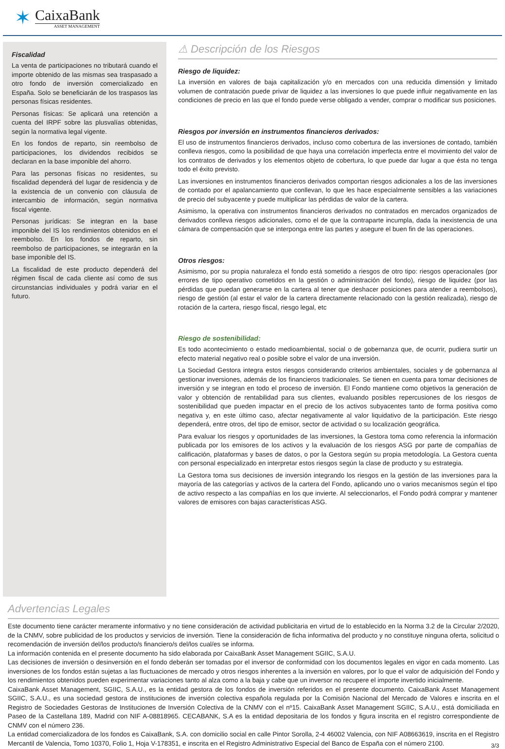✶
CaixaBank
ASSET MANAGEMENT
Fiscalidad
La venta de participaciones no tributará cuando el importe obtenido de las mismas sea traspasado a otro fondo de inversión comercializado en España. Solo se beneficiarán de los traspasos las personas físicas residentes.
Personas físicas: Se aplicará una retención a cuenta del IRPF sobre las plusvalías obtenidas, según la normativa legal vigente.
En los fondos de reparto, sin reembolso de participaciones, los dividendos recibidos se declaran en la base imponible del ahorro.
Para las personas físicas no residentes, su fiscalidad dependerá del lugar de residencia y de la existencia de un convenio con cláusula de intercambio de información, según normativa fiscal vigente.
Personas jurídicas: Se integran en la base imponible del IS los rendimientos obtenidos en el reembolso. En los fondos de reparto, sin reembolso de participaciones, se integrarán en la base imponible del IS.
La fiscalidad de este producto dependerá del régimen fiscal de cada cliente así como de sus circunstancias individuales y podrá variar en el futuro.
⚠ Descripción de los Riesgos
Riesgo de liquidez:
La inversión en valores de baja capitalización y/o en mercados con una reducida dimensión y limitado volumen de contratación puede privar de liquidez a las inversiones lo que puede influir negativamente en las condiciones de precio en las que el fondo puede verse obligado a vender, comprar o modificar sus posiciones.
Riesgos por inversión en instrumentos financieros derivados:
El uso de instrumentos financieros derivados, incluso como cobertura de las inversiones de contado, también conlleva riesgos, como la posibilidad de que haya una correlación imperfecta entre el movimiento del valor de los contratos de derivados y los elementos objeto de cobertura, lo que puede dar lugar a que ésta no tenga todo el éxito previsto.
Las inversiones en instrumentos financieros derivados comportan riesgos adicionales a los de las inversiones de contado por el apalancamiento que conllevan, lo que les hace especialmente sensibles a las variaciones de precio del subyacente y puede multiplicar las pérdidas de valor de la cartera.
Asimismo, la operativa con instrumentos financieros derivados no contratados en mercados organizados de derivados conlleva riesgos adicionales, como el de que la contraparte incumpla, dada la inexistencia de una cámara de compensación que se interponga entre las partes y asegure el buen fin de las operaciones.
Otros riesgos:
Asimismo, por su propia naturaleza el fondo está sometido a riesgos de otro tipo: riesgos operacionales (por errores de tipo operativo cometidos en la gestión o administración del fondo), riesgo de liquidez (por las pérdidas que puedan generarse en la cartera al tener que deshacer posiciones para atender a reembolsos), riesgo de gestión (al estar el valor de la cartera directamente relacionado con la gestión realizada), riesgo de rotación de la cartera, riesgo fiscal, riesgo legal, etc
Riesgo de sostenibilidad:
Es todo acontecimiento o estado medioambiental, social o de gobernanza que, de ocurrir, pudiera surtir un efecto material negativo real o posible sobre el valor de una inversión.
La Sociedad Gestora integra estos riesgos considerando criterios ambientales, sociales y de gobernanza al gestionar inversiones, además de los financieros tradicionales. Se tienen en cuenta para tomar decisiones de inversión y se integran en todo el proceso de inversión. El Fondo mantiene como objetivos la generación de valor y obtención de rentabilidad para sus clientes, evaluando posibles repercusiones de los riesgos de sostenibilidad que pueden impactar en el precio de los activos subyacentes tanto de forma positiva como negativa y, en este último caso, afectar negativamente al valor liquidativo de la participación. Este riesgo dependerá, entre otros, del tipo de emisor, sector de actividad o su localización geográfica.
Para evaluar los riesgos y oportunidades de las inversiones, la Gestora toma como referencia la información publicada por los emisores de los activos y la evaluación de los riesgos ASG por parte de compañías de calificación, plataformas y bases de datos, o por la Gestora según su propia metodología. La Gestora cuenta con personal especializado en interpretar estos riesgos según la clase de producto y su estrategia.
La Gestora toma sus decisiones de inversión integrando los riesgos en la gestión de las inversiones para la mayoría de las categorías y activos de la cartera del Fondo, aplicando uno o varios mecanismos según el tipo de activo respecto a las compañías en los que invierte. Al seleccionarlos, el Fondo podrá comprar y mantener valores de emisores con bajas características ASG.
Advertencias Legales
Este documento tiene carácter meramente informativo y no tiene consideración de actividad publicitaria en virtud de lo establecido en la Norma 3.2 de la Circular 2/2020, de la CNMV, sobre publicidad de los productos y servicios de inversión. Tiene la consideración de ficha informativa del producto y no constituye ninguna oferta, solicitud o recomendación de inversión del/los producto/s financiero/s del/los cual/es se informa.
La información contenida en el presente documento ha sido elaborada por CaixaBank Asset Management SGIIC, S.A.U.
Las decisiones de inversión o desinversión en el fondo deberán ser tomadas por el inversor de conformidad con los documentos legales en vigor en cada momento. Las inversiones de los fondos están sujetas a las fluctuaciones de mercado y otros riesgos inherentes a la inversión en valores, por lo que el valor de adquisición del Fondo y los rendimientos obtenidos pueden experimentar variaciones tanto al alza como a la baja y cabe que un inversor no recupere el importe invertido inicialmente.
CaixaBank Asset Management, SGIIC, S.A.U., es la entidad gestora de los fondos de inversión referidos en el presente documento. CaixaBank Asset Management SGIIC, S.A.U., es una sociedad gestora de instituciones de inversión colectiva española regulada por la Comisión Nacional del Mercado de Valores e inscrita en el Registro de Sociedades Gestoras de Instituciones de Inversión Colectiva de la CNMV con el nº15. CaixaBank Asset Management SGIIC, S.A.U., está domiciliada en Paseo de la Castellana 189, Madrid con NIF A-08818965. CECABANK, S.A es la entidad depositaria de los fondos y figura inscrita en el registro correspondiente de CNMV con el número 236.
La entidad comercializadora de los fondos es CaixaBank, S.A. con domicilio social en calle Pintor Sorolla, 2-4 46002 Valencia, con NIF A08663619, inscrita en el Registro Mercantil de Valencia, Tomo 10370, Folio 1, Hoja V-178351, e inscrita en el Registro Administrativo Especial del Banco de España con el número 2100.
3/3